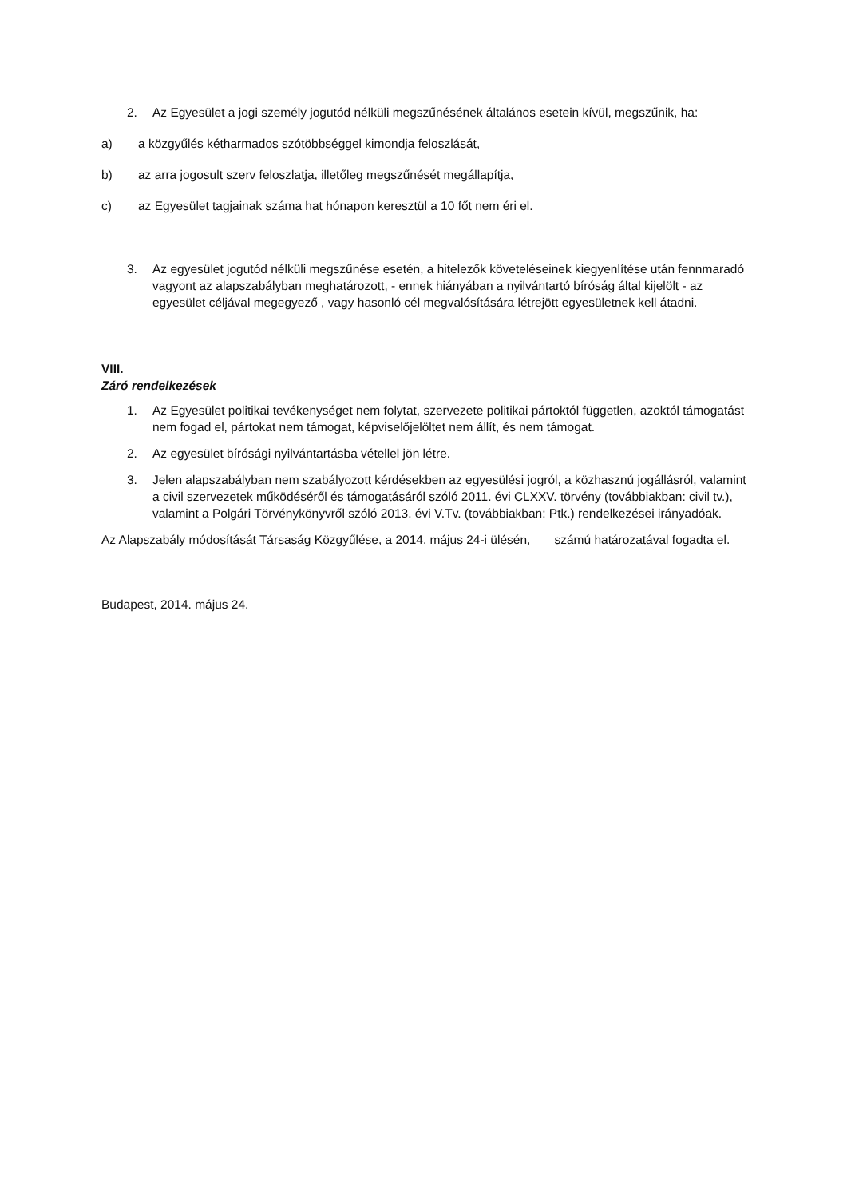2. Az Egyesület a jogi személy jogutód nélküli megszűnésének általános esetein kívül, megszűnik, ha:
a) a közgyűlés kétharmados szótöbbséggel kimondja feloszlását,
b) az arra jogosult szerv feloszlatja, illetőleg megszűnését megállapítja,
c) az Egyesület tagjainak száma hat hónapon keresztül a 10 főt nem éri el.
3. Az egyesület jogutód nélküli megszűnése esetén, a hitelezők követeléseinek kiegyenlítése után fennmaradó vagyont az alapszabályban meghatározott, - ennek hiányában a nyilvántartó bíróság által kijelölt - az egyesület céljával megegyező , vagy hasonló cél megvalósítására létrejött egyesületnek kell átadni.
VIII.
Záró rendelkezések
1. Az Egyesület politikai tevékenységet nem folytat, szervezete politikai pártoktól független, azoktól támogatást nem fogad el, pártokat nem támogat, képviselőjelöltet nem állít, és nem támogat.
2. Az egyesület bírósági nyilvántartásba vétellel jön létre.
3. Jelen alapszabályban nem szabályozott kérdésekben az egyesülési jogról, a közhasznú jogállásról, valamint a civil szervezetek működéséről és támogatásáról szóló 2011. évi CLXXV. törvény (továbbiakban: civil tv.), valamint a Polgári Törvénykönyvről szóló 2013. évi V.Tv. (továbbiakban: Ptk.) rendelkezései irányadóak.
Az Alapszabály módosítását Társaság Közgyűlése, a 2014. május 24-i ülésén, számú határozatával fogadta el.
Budapest, 2014. május 24.